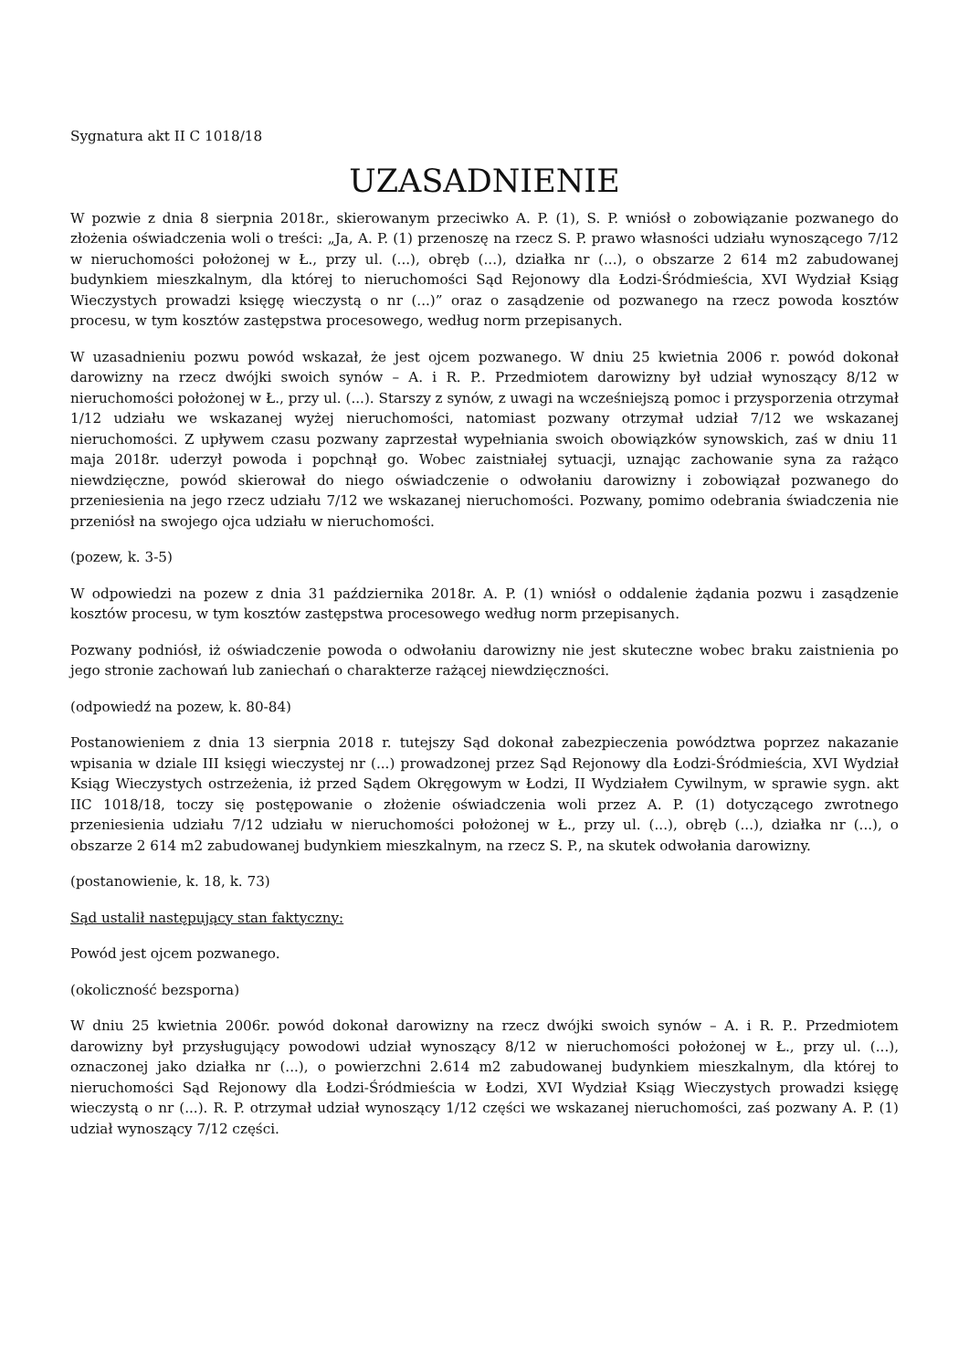Sygnatura akt II C 1018/18
UZASADNIENIE
W pozwie z dnia 8 sierpnia 2018r., skierowanym przeciwko A. P. (1), S. P. wniósł o zobowiązanie pozwanego do złożenia oświadczenia woli o treści: „Ja, A. P. (1) przenoszę na rzecz S. P. prawo własności udziału wynoszącego 7/12 w nieruchomości położonej w Ł., przy ul. (...), obręb (...), działka nr (...), o obszarze 2 614 m2 zabudowanej budynkiem mieszkalnym, dla której to nieruchomości Sąd Rejonowy dla Łodzi-Śródmieścia, XVI Wydział Ksiąg Wieczystych prowadzi księgę wieczystą o nr (...)” oraz o zasądzenie od pozwanego na rzecz powoda kosztów procesu, w tym kosztów zastępstwa procesowego, według norm przepisanych.
W uzasadnieniu pozwu powód wskazał, że jest ojcem pozwanego. W dniu 25 kwietnia 2006 r. powód dokonał darowizny na rzecz dwójki swoich synów – A. i R. P.. Przedmiotem darowizny był udział wynoszący 8/12 w nieruchomości położonej w Ł., przy ul. (...). Starszy z synów, z uwagi na wcześniejszą pomoc i przysporzenia otrzymał 1/12 udziału we wskazanej wyżej nieruchomości, natomiast pozwany otrzymał udział 7/12 we wskazanej nieruchomości. Z upływem czasu pozwany zaprzestał wypełniania swoich obowiązków synowskich, zaś w dniu 11 maja 2018r. uderzył powoda i popchnął go. Wobec zaistniałej sytuacji, uznając zachowanie syna za rażąco niewdzięczne, powód skierował do niego oświadczenie o odwołaniu darowizny i zobowiązał pozwanego do przeniesienia na jego rzecz udziału 7/12 we wskazanej nieruchomości. Pozwany, pomimo odebrania świadczenia nie przeniósł na swojego ojca udziału w nieruchomości.
(pozew, k. 3-5)
W odpowiedzi na pozew z dnia 31 października 2018r. A. P. (1) wniósł o oddalenie żądania pozwu i zasądzenie kosztów procesu, w tym kosztów zastępstwa procesowego według norm przepisanych.
Pozwany podniósł, iż oświadczenie powoda o odwołaniu darowizny nie jest skuteczne wobec braku zaistnienia po jego stronie zachowań lub zaniechań o charakterze rażącej niewdzięczności.
(odpowiedź na pozew, k. 80-84)
Postanowieniem z dnia 13 sierpnia 2018 r. tutejszy Sąd dokonał zabezpieczenia powództwa poprzez nakazanie wpisania w dziale III księgi wieczystej nr (...) prowadzonej przez Sąd Rejonowy dla Łodzi-Śródmieścia, XVI Wydział Ksiąg Wieczystych ostrzeżenia, iż przed Sądem Okręgowym w Łodzi, II Wydziałem Cywilnym, w sprawie sygn. akt IIC 1018/18, toczy się postępowanie o złożenie oświadczenia woli przez A. P. (1) dotyczącego zwrotnego przeniesienia udziału 7/12 udziału w nieruchomości położonej w Ł., przy ul. (...), obręb (...), działka nr (...), o obszarze 2 614 m2 zabudowanej budynkiem mieszkalnym, na rzecz S. P., na skutek odwołania darowizny.
(postanowienie, k. 18, k. 73)
Sąd ustalił następujący stan faktyczny:
Powód jest ojcem pozwanego.
(okoliczność bezsporna)
W dniu 25 kwietnia 2006r. powód dokonał darowizny na rzecz dwójki swoich synów – A. i R. P.. Przedmiotem darowizny był przysługujący powodowi udział wynoszący 8/12 w nieruchomości położonej w Ł., przy ul. (...), oznaczonej jako działka nr (...), o powierzchni 2.614 m2 zabudowanej budynkiem mieszkalnym, dla której to nieruchomości Sąd Rejonowy dla Łodzi-Śródmieścia w Łodzi, XVI Wydział Ksiąg Wieczystych prowadzi księgę wieczystą o nr (...). R. P. otrzymał udział wynoszący 1/12 części we wskazanej nieruchomości, zaś pozwany A. P. (1) udział wynoszący 7/12 części.